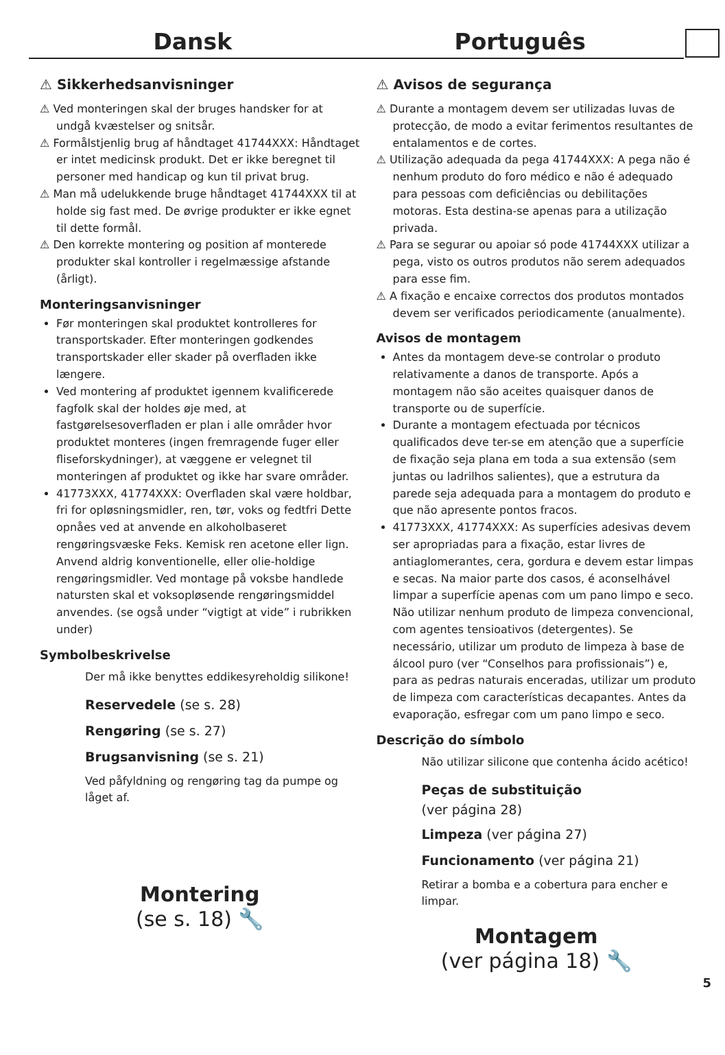Dansk Português
⚠ Sikkerhedsanvisninger
⚠ Ved monteringen skal der bruges handsker for at undgå kvæstelser og snitsår.
⚠ Formålstjenlig brug af håndtaget 41744XXX: Håndtaget er intet medicinsk produkt. Det er ikke beregnet til personer med handicap og kun til privat brug.
⚠ Man må udelukkende bruge håndtaget 41744XXX til at holde sig fast med. De øvrige produkter er ikke egnet til dette formål.
⚠ Den korrekte montering og position af monterede produkter skal kontroller i regelmæssige afstande (årligt).
Monteringsanvisninger
Før monteringen skal produktet kontrolleres for transportskader. Efter monteringen godkendes transportskader eller skader på overfladen ikke længere.
Ved montering af produktet igennem kvalificerede fagfolk skal der holdes øje med, at fastgørelsesoverfladen er plan i alle områder hvor produktet monteres (ingen fremragende fuger eller fliseforskydninger), at væggene er velegnet til monteringen af produktet og ikke har svare områder.
41773XXX, 41774XXX: Overfladen skal være holdbar, fri for opløsningsmidler, ren, tør, voks og fedtfri Dette opnåes ved at anvende en alkoholbaseret rengøringsvæske Feks. Kemisk ren acetone eller lign. Anvend aldrig konventionelle, eller olie-holdige rengøringsmidler. Ved montage på voksbe handlede natursten skal et voksopløsende rengøringsmiddel anvendes. (se også under “vigtigt at vide” i rubrikken under)
Symbolbeskrivelse
Der må ikke benyttes eddikesyreholdig silikone!
Reservedele (se s. 28)
Rengøring (se s. 27)
Brugsanvisning (se s. 21)
Ved påfyldning og rengøring tag da pumpe og låget af.
Montering
(se s. 18) 🔧
⚠ Avisos de segurança
⚠ Durante a montagem devem ser utilizadas luvas de protecção, de modo a evitar ferimentos resultantes de entalamentos e de cortes.
⚠ Utilização adequada da pega 41744XXX: A pega não é nenhum produto do foro médico e não é adequado para pessoas com deficiências ou debilitações motoras. Esta destina-se apenas para a utilização privada.
⚠ Para se segurar ou apoiar só pode 41744XXX utilizar a pega, visto os outros produtos não serem adequados para esse fim.
⚠ A fixação e encaixe correctos dos produtos montados devem ser verificados periodicamente (anualmente).
Avisos de montagem
Antes da montagem deve-se controlar o produto relativamente a danos de transporte. Após a montagem não são aceites quaisquer danos de transporte ou de superfície.
Durante a montagem efectuada por técnicos qualificados deve ter-se em atenção que a superfície de fixação seja plana em toda a sua extensão (sem juntas ou ladrilhos salientes), que a estrutura da parede seja adequada para a montagem do produto e que não apresente pontos fracos.
41773XXX, 41774XXX: As superfícies adesivas devem ser apropriadas para a fixação, estar livres de antiaglomerantes, cera, gordura e devem estar limpas e secas. Na maior parte dos casos, é aconselhável limpar a superfície apenas com um pano limpo e seco. Não utilizar nenhum produto de limpeza convencional, com agentes tensioativos (detergentes). Se necessário, utilizar um produto de limpeza à base de álcool puro (ver “Conselhos para profissionais”) e, para as pedras naturais enceradas, utilizar um produto de limpeza com características decapantes. Antes da evaporação, esfregar com um pano limpo e seco.
Descrição do símbolo
Não utilizar silicone que contenha ácido acético!
Peças de substituição
(ver página 28)
Limpeza (ver página 27)
Funcionamento (ver página 21)
Retirar a bomba e a cobertura para encher e limpar.
Montagem
(ver página 18) 🔧
5